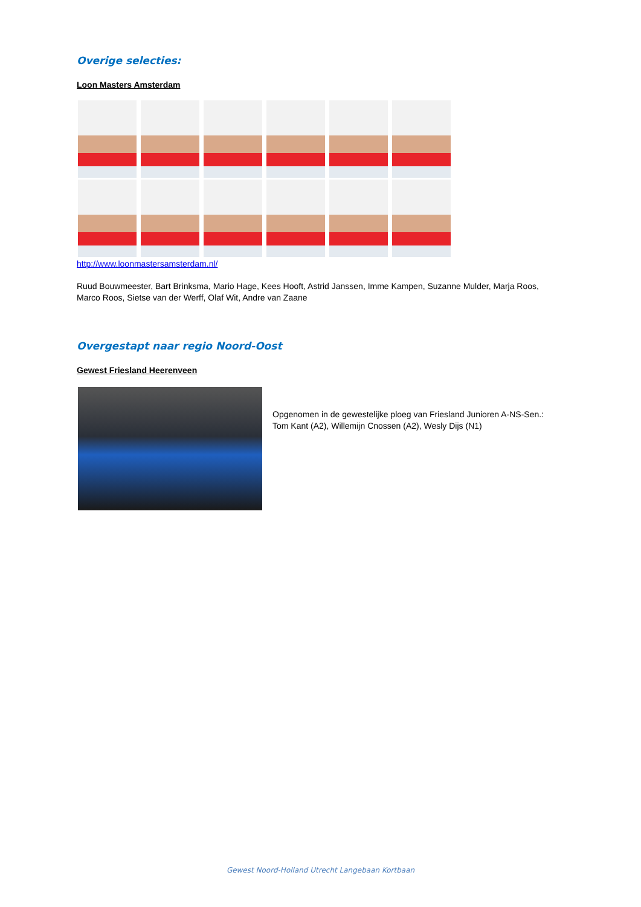Overige selecties:
Loon Masters Amsterdam
http://www.loonmastersamsterdam.nl/
Ruud Bouwmeester, Bart Brinksma, Mario Hage, Kees Hooft, Astrid Janssen, Imme Kampen, Suzanne Mulder, Marja Roos, Marco Roos, Sietse van der Werff, Olaf Wit, Andre van Zaane
Overgestapt naar regio Noord-Oost
Gewest Friesland Heerenveen
Opgenomen in de gewestelijke ploeg van Friesland Junioren A-NS-Sen.:
Tom Kant (A2), Willemijn Cnossen (A2), Wesly Dijs (N1)
Gewest Noord-Holland Utrecht Langebaan Kortbaan